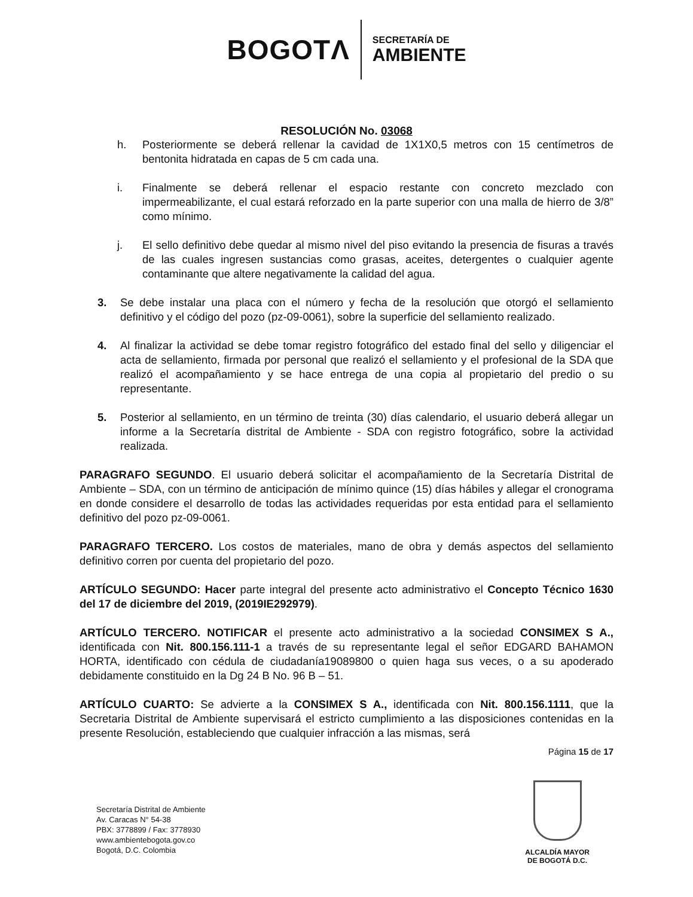BOGOTΛ
SECRETARÍA DE
AMBIENTE
RESOLUCIÓN No. 03068
h. Posteriormente se deberá rellenar la cavidad de 1X1X0,5 metros con 15 centímetros de bentonita hidratada en capas de 5 cm cada una.
i. Finalmente se deberá rellenar el espacio restante con concreto mezclado con impermeabilizante, el cual estará reforzado en la parte superior con una malla de hierro de 3/8” como mínimo.
j. El sello definitivo debe quedar al mismo nivel del piso evitando la presencia de fisuras a través de las cuales ingresen sustancias como grasas, aceites, detergentes o cualquier agente contaminante que altere negativamente la calidad del agua.
3. Se debe instalar una placa con el número y fecha de la resolución que otorgó el sellamiento definitivo y el código del pozo (pz-09-0061), sobre la superficie del sellamiento realizado.
4. Al finalizar la actividad se debe tomar registro fotográfico del estado final del sello y diligenciar el acta de sellamiento, firmada por personal que realizó el sellamiento y el profesional de la SDA que realizó el acompañamiento y se hace entrega de una copia al propietario del predio o su representante.
5. Posterior al sellamiento, en un término de treinta (30) días calendario, el usuario deberá allegar un informe a la Secretaría distrital de Ambiente - SDA con registro fotográfico, sobre la actividad realizada.
PARAGRAFO SEGUNDO. El usuario deberá solicitar el acompañamiento de la Secretaría Distrital de Ambiente – SDA, con un término de anticipación de mínimo quince (15) días hábiles y allegar el cronograma en donde considere el desarrollo de todas las actividades requeridas por esta entidad para el sellamiento definitivo del pozo pz-09-0061.
PARAGRAFO TERCERO. Los costos de materiales, mano de obra y demás aspectos del sellamiento definitivo corren por cuenta del propietario del pozo.
ARTÍCULO SEGUNDO: Hacer parte integral del presente acto administrativo el Concepto Técnico 1630 del 17 de diciembre del 2019, (2019IE292979).
ARTÍCULO TERCERO. NOTIFICAR el presente acto administrativo a la sociedad CONSIMEX S A., identificada con Nit. 800.156.111-1 a través de su representante legal el señor EDGARD BAHAMON HORTA, identificado con cédula de ciudadanía19089800 o quien haga sus veces, o a su apoderado debidamente constituido en la Dg 24 B No. 96 B – 51.
ARTÍCULO CUARTO: Se advierte a la CONSIMEX S A., identificada con Nit. 800.156.1111, que la Secretaria Distrital de Ambiente supervisará el estricto cumplimiento a las disposiciones contenidas en la presente Resolución, estableciendo que cualquier infracción a las mismas, será
Página 15 de 17
Secretaría Distrital de Ambiente
Av. Caracas N° 54-38
PBX: 3778899 / Fax: 3778930
www.ambientebogota.gov.co
Bogotá, D.C. Colombia
ALCALDÍA MAYOR
DE BOGOTÁ D.C.